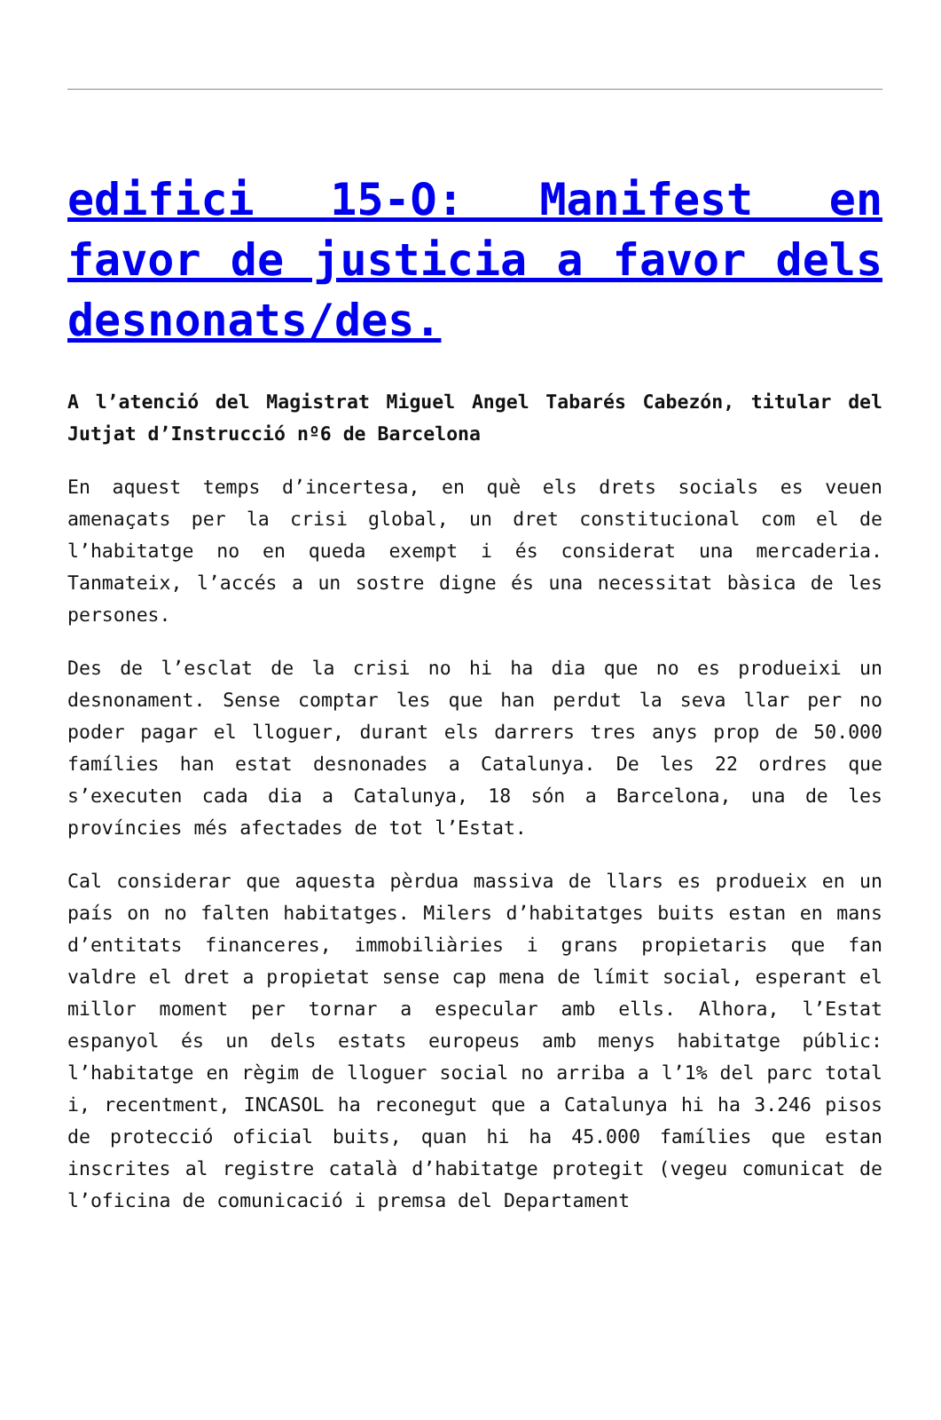edifici 15-O: Manifest en favor de justicia a favor dels desnonats/des.
A l’atenció del Magistrat Miguel Angel Tabarés Cabezón, titular del Jutjat d’Instrucció nº6 de Barcelona
En aquest temps d’incertesa, en què els drets socials es veuen amenaçats per la crisi global, un dret constitucional com el de l’habitatge no en queda exempt i és considerat una mercaderia. Tanmateix, l’accés a un sostre digne és una necessitat bàsica de les persones.
Des de l’esclat de la crisi no hi ha dia que no es produeixi un desnonament. Sense comptar les que han perdut la seva llar per no poder pagar el lloguer, durant els darrers tres anys prop de 50.000 famílies han estat desnonades a Catalunya. De les 22 ordres que s’executen cada dia a Catalunya, 18 són a Barcelona, una de les províncies més afectades de tot l’Estat.
Cal considerar que aquesta pèrdua massiva de llars es produeix en un país on no falten habitatges. Milers d’habitatges buits estan en mans d’entitats financeres, immobiliàries i grans propietaris que fan valdre el dret a propietat sense cap mena de límit social, esperant el millor moment per tornar a especular amb ells. Alhora, l’Estat espanyol és un dels estats europeus amb menys habitatge públic: l’habitatge en règim de lloguer social no arriba a l’1% del parc total i, recentment, INCASOL ha reconegut que a Catalunya hi ha 3.246 pisos de protecció oficial buits, quan hi ha 45.000 famílies que estan inscrites al registre català d’habitatge protegit (vegeu comunicat de l’oficina de comunicació i premsa del Departament